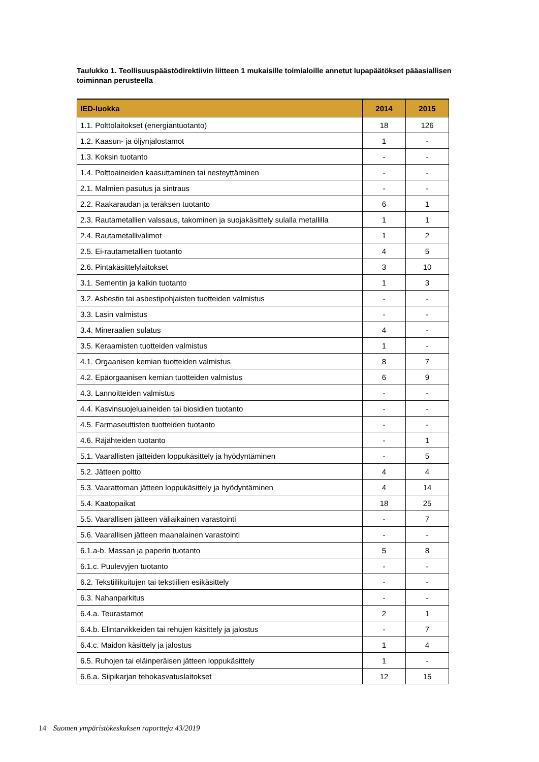Taulukko 1. Teollisuuspäästödirektiivin liitteen 1 mukaisille toimialoille annetut lupapäätökset pääasiallisen toiminnan perusteella
| IED-luokka | 2014 | 2015 |
| --- | --- | --- |
| 1.1. Polttolaitokset (energiantuotanto) | 18 | 126 |
| 1.2. Kaasun- ja öljynjalostamot | 1 | - |
| 1.3. Koksin tuotanto | - | - |
| 1.4. Polttoaineiden kaasuttaminen tai nesteyttäminen | - | - |
| 2.1. Malmien pasutus ja sintraus | - | - |
| 2.2. Raakaraudan ja teräksen tuotanto | 6 | 1 |
| 2.3. Rautametallien valssaus, takominen ja suojakäsittely sulalla metallilla | 1 | 1 |
| 2.4. Rautametallivalimot | 1 | 2 |
| 2.5. Ei-rautametallien tuotanto | 4 | 5 |
| 2.6. Pintakäsittelylaitokset | 3 | 10 |
| 3.1. Sementin ja kalkin tuotanto | 1 | 3 |
| 3.2. Asbestin tai asbestipohjaisten tuotteiden valmistus | - | - |
| 3.3. Lasin valmistus | - | - |
| 3.4. Mineraalien sulatus | 4 | - |
| 3.5. Keraamisten tuotteiden valmistus | 1 | - |
| 4.1. Orgaanisen kemian tuotteiden valmistus | 8 | 7 |
| 4.2. Epäorgaanisen kemian tuotteiden valmistus | 6 | 9 |
| 4.3. Lannoitteiden valmistus | - | - |
| 4.4. Kasvinsuojeluaineiden tai biosidien tuotanto | - | - |
| 4.5. Farmaseuttisten tuotteiden tuotanto | - | - |
| 4.6. Räjähteiden tuotanto | - | 1 |
| 5.1. Vaarallisten jätteiden loppukäsittely ja hyödyntäminen | - | 5 |
| 5.2. Jätteen poltto | 4 | 4 |
| 5.3. Vaarattoman jätteen loppukäsittely ja hyödyntäminen | 4 | 14 |
| 5.4. Kaatopaikat | 18 | 25 |
| 5.5. Vaarallisen jätteen väliaikainen varastointi | - | 7 |
| 5.6. Vaarallisen jätteen maanalainen varastointi | - | - |
| 6.1.a-b. Massan ja paperin tuotanto | 5 | 8 |
| 6.1.c. Puulevyjen tuotanto | - | - |
| 6.2. Tekstiilikuitujen tai tekstiilien esikäsittely | - | - |
| 6.3. Nahanparkitus | - | - |
| 6.4.a. Teurastamot | 2 | 1 |
| 6.4.b. Elintarvikkeiden tai rehujen käsittely ja jalostus | - | 7 |
| 6.4.c. Maidon käsittely ja jalostus | 1 | 4 |
| 6.5. Ruhojen tai eläinperäisen jätteen loppukäsittely | 1 | - |
| 6.6.a. Siipikarjan tehokasvatuslaitokset | 12 | 15 |
14 Suomen ympäristökeskuksen raportteja 43/2019